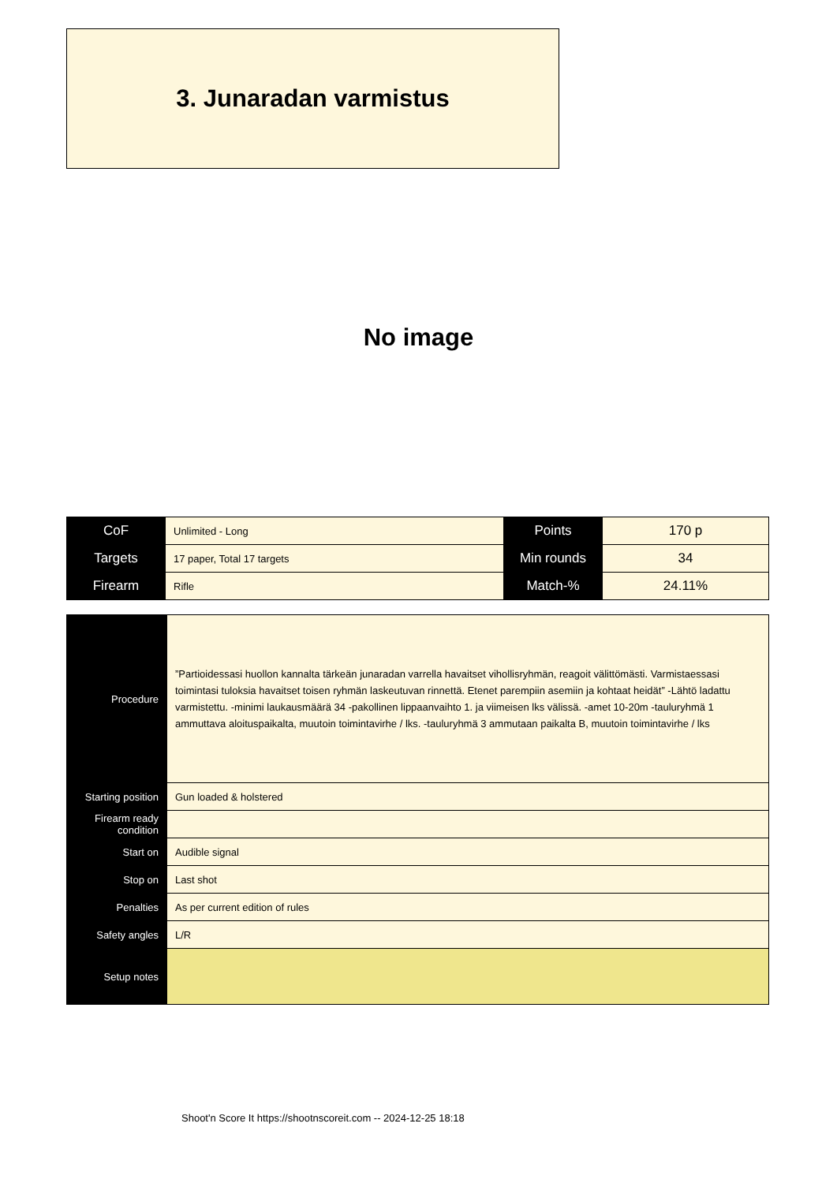3. Junaradan varmistus
No image
| CoF | Unlimited - Long | Points | 170 p |
| Targets | 17 paper, Total 17 targets | Min rounds | 34 |
| Firearm | Rifle | Match-% | 24.11% |
| Procedure | ”Partioidessasi huollon kannalta tärkeän junaradan varrella havaitset vihollisryhmän, reagoit välittömästi. Varmistaessasi toimintasi tuloksia havaitset toisen ryhmän laskeutuvan rinnettä. Etenet parempiin asemiin ja kohtaat heidät” -Lähtö ladattu varmistettu. -minimi laukausmäärä 34 -pakollinen lippaanvaihto 1. ja viimeisen lks välissä. -amet 10-20m -tauluryhmä 1 ammuttava aloituspaikalta, muutoin toimintavirhe / lks. -tauluryhmä 3 ammutaan paikalta B, muutoin toimintavirhe / lks |
| Starting position | Gun loaded & holstered |
| Firearm ready condition | |
| Start on | Audible signal |
| Stop on | Last shot |
| Penalties | As per current edition of rules |
| Safety angles | L/R |
| Setup notes | |
Shoot'n Score It https://shootnscoreit.com -- 2024-12-25 18:18